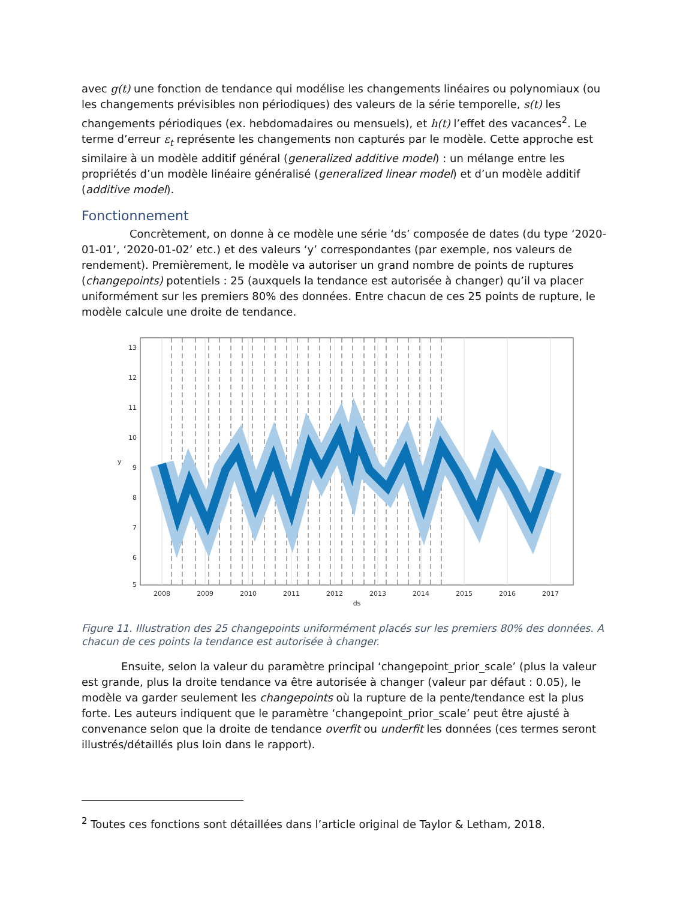avec g(t) une fonction de tendance qui modélise les changements linéaires ou polynomiaux (ou les changements prévisibles non périodiques) des valeurs de la série temporelle, s(t) les changements périodiques (ex. hebdomadaires ou mensuels), et h(t) l’effet des vacances<sup>2</sup>. Le terme d’erreur ε<sub>t</sub> représente les changements non capturés par le modèle. Cette approche est similaire à un modèle additif général (generalized additive model) : un mélange entre les propriétés d’un modèle linéaire généralisé (generalized linear model) et d’un modèle additif (additive model).
Fonctionnement
Concrètement, on donne à ce modèle une série ‘ds’ composée de dates (du type ‘2020-01-01’, ‘2020-01-02’ etc.) et des valeurs ‘y’ correspondantes (par exemple, nos valeurs de rendement). Premièrement, le modèle va autoriser un grand nombre de points de ruptures (changepoints) potentiels : 25 (auxquels la tendance est autorisée à changer) qu’il va placer uniformément sur les premiers 80% des données. Entre chacun de ces 25 points de rupture, le modèle calcule une droite de tendance.
13
12
11
10
9
8
7
6
5
y
2008
2009
2010
2011
2012
2013
2014
2015
2016
2017
ds
Figure 11. Illustration des 25 changepoints uniformément placés sur les premiers 80% des données. A chacun de ces points la tendance est autorisée à changer.
Ensuite, selon la valeur du paramètre principal ‘changepoint_prior_scale’ (plus la valeur est grande, plus la droite tendance va être autorisée à changer (valeur par défaut : 0.05), le modèle va garder seulement les changepoints où la rupture de la pente/tendance est la plus forte. Les auteurs indiquent que le paramètre ‘changepoint_prior_scale’ peut être ajusté à convenance selon que la droite de tendance overfit ou underfit les données (ces termes seront illustrés/détaillés plus loin dans le rapport).
<sup>2</sup> Toutes ces fonctions sont détaillées dans l’article original de Taylor & Letham, 2018.